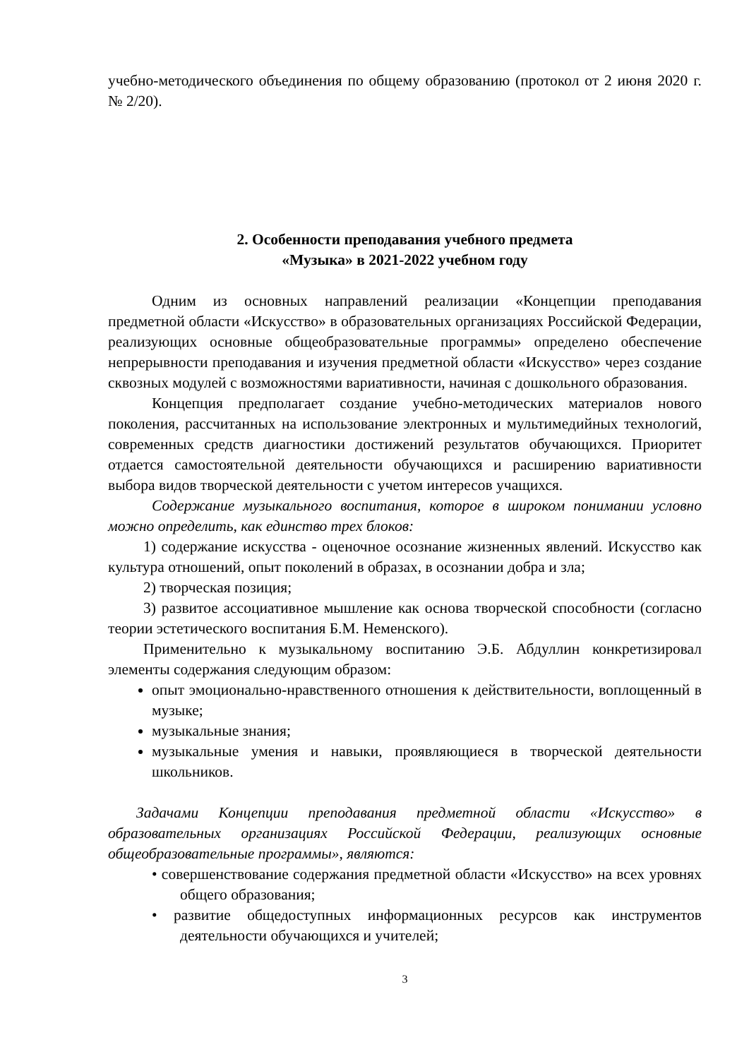учебно-методического объединения по общему образованию (протокол от 2 июня 2020 г. № 2/20).
2. Особенности преподавания учебного предмета
«Музыка» в 2021-2022 учебном году
Одним из основных направлений реализации «Концепции преподавания предметной области «Искусство» в образовательных организациях Российской Федерации, реализующих основные общеобразовательные программы» определено обеспечение непрерывности преподавания и изучения предметной области «Искусство» через создание сквозных модулей с возможностями вариативности, начиная с дошкольного образования.
Концепция предполагает создание учебно-методических материалов нового поколения, рассчитанных на использование электронных и мультимедийных технологий, современных средств диагностики достижений результатов обучающихся. Приоритет отдается самостоятельной деятельности обучающихся и расширению вариативности выбора видов творческой деятельности с учетом интересов учащихся.
Содержание музыкального воспитания, которое в широком понимании условно можно определить, как единство трех блоков:
1) содержание искусства - оценочное осознание жизненных явлений. Искусство как культура отношений, опыт поколений в образах, в осознании добра и зла;
2) творческая позиция;
3) развитое ассоциативное мышление как основа творческой способности (согласно теории эстетического воспитания Б.М. Неменского).
Применительно к музыкальному воспитанию Э.Б. Абдуллин конкретизировал элементы содержания следующим образом:
опыт эмоционально-нравственного отношения к действительности, воплощенный в музыке;
музыкальные знания;
музыкальные умения и навыки, проявляющиеся в творческой деятельности школьников.
Задачами Концепции преподавания предметной области «Искусство» в образовательных организациях Российской Федерации, реализующих основные общеобразовательные программы», являются:
• совершенствование содержания предметной области «Искусство» на всех уровнях общего образования;
• развитие общедоступных информационных ресурсов как инструментов деятельности обучающихся и учителей;
3